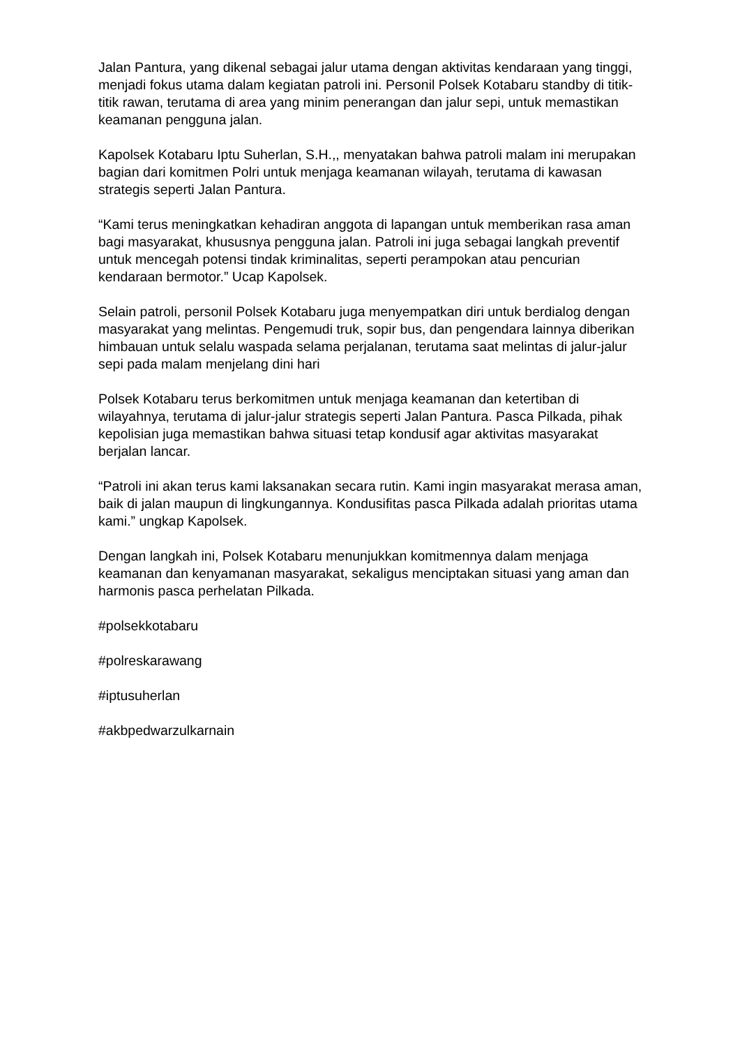Jalan Pantura, yang dikenal sebagai jalur utama dengan aktivitas kendaraan yang tinggi, menjadi fokus utama dalam kegiatan patroli ini. Personil Polsek Kotabaru standby di titik-titik rawan, terutama di area yang minim penerangan dan jalur sepi, untuk memastikan keamanan pengguna jalan.
Kapolsek Kotabaru Iptu Suherlan, S.H.,, menyatakan bahwa patroli malam ini merupakan bagian dari komitmen Polri untuk menjaga keamanan wilayah, terutama di kawasan strategis seperti Jalan Pantura.
“Kami terus meningkatkan kehadiran anggota di lapangan untuk memberikan rasa aman bagi masyarakat, khususnya pengguna jalan. Patroli ini juga sebagai langkah preventif untuk mencegah potensi tindak kriminalitas, seperti perampokan atau pencurian kendaraan bermotor.” Ucap Kapolsek.
Selain patroli, personil Polsek Kotabaru juga menyempatkan diri untuk berdialog dengan masyarakat yang melintas. Pengemudi truk, sopir bus, dan pengendara lainnya diberikan himbauan untuk selalu waspada selama perjalanan, terutama saat melintas di jalur-jalur sepi pada malam menjelang dini hari
Polsek Kotabaru terus berkomitmen untuk menjaga keamanan dan ketertiban di wilayahnya, terutama di jalur-jalur strategis seperti Jalan Pantura. Pasca Pilkada, pihak kepolisian juga memastikan bahwa situasi tetap kondusif agar aktivitas masyarakat berjalan lancar.
“Patroli ini akan terus kami laksanakan secara rutin. Kami ingin masyarakat merasa aman, baik di jalan maupun di lingkungannya. Kondusifitas pasca Pilkada adalah prioritas utama kami.” ungkap Kapolsek.
Dengan langkah ini, Polsek Kotabaru menunjukkan komitmennya dalam menjaga keamanan dan kenyamanan masyarakat, sekaligus menciptakan situasi yang aman dan harmonis pasca perhelatan Pilkada.
#polsekkotabaru
#polreskarawang
#iptusuherlan
#akbpedwarzulkarnain